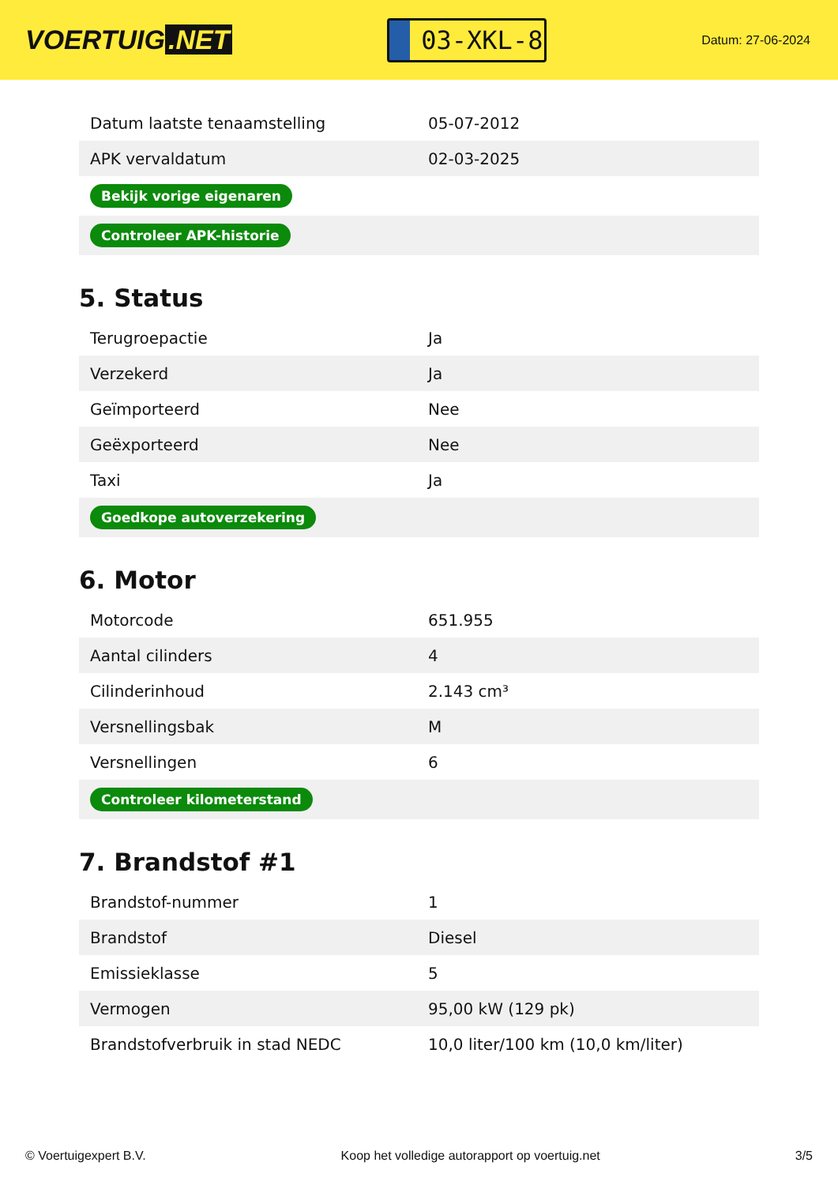VOERTUIG.NET
03-XKL-8
Datum: 27-06-2024
| Datum laatste tenaamstelling | 05-07-2012 |
| APK vervaldatum | 02-03-2025 |
| Bekijk vorige eigenaren | |
| Controleer APK-historie | |
5. Status
| Terugroepactie | Ja |
| Verzekerd | Ja |
| Geïmporteerd | Nee |
| Geëxporteerd | Nee |
| Taxi | Ja |
| Goedkope autoverzekering | |
6. Motor
| Motorcode | 651.955 |
| Aantal cilinders | 4 |
| Cilinderinhoud | 2.143 cm³ |
| Versnellingsbak | M |
| Versnellingen | 6 |
| Controleer kilometerstand | |
7. Brandstof #1
| Brandstof-nummer | 1 |
| Brandstof | Diesel |
| Emissieklasse | 5 |
| Vermogen | 95,00 kW (129 pk) |
| Brandstofverbruik in stad NEDC | 10,0 liter/100 km (10,0 km/liter) |
© Voertuigexpert B.V. Koop het volledige autorapport op voertuig.net 3/5